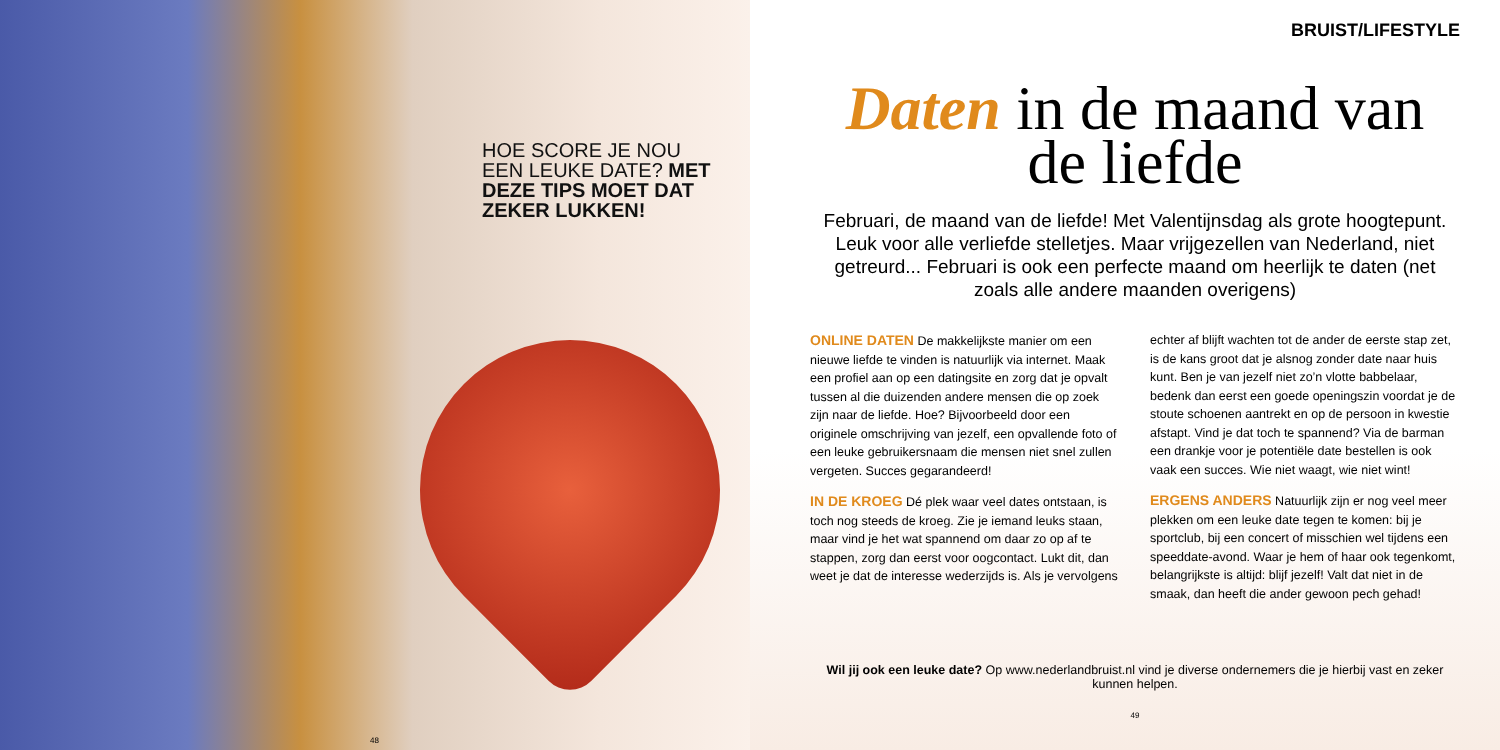HOE SCORE JE NOU EEN LEUKE DATE? MET DEZE TIPS MOET DAT ZEKER LUKKEN!
48
BRUIST/LIFESTYLE
Daten in de maand van de liefde
Februari, de maand van de liefde! Met Valentijnsdag als grote hoogtepunt. Leuk voor alle verliefde stelletjes. Maar vrijgezellen van Nederland, niet getreurd... Februari is ook een perfecte maand om heerlijk te daten (net zoals alle andere maanden overigens)
ONLINE DATEN De makkelijkste manier om een nieuwe liefde te vinden is natuurlijk via internet. Maak een profiel aan op een datingsite en zorg dat je opvalt tussen al die duizenden andere mensen die op zoek zijn naar de liefde. Hoe? Bijvoorbeeld door een originele omschrijving van jezelf, een opvallende foto of een leuke gebruikersnaam die mensen niet snel zullen vergeten. Succes gegarandeerd!
IN DE KROEG Dé plek waar veel dates ontstaan, is toch nog steeds de kroeg. Zie je iemand leuks staan, maar vind je het wat spannend om daar zo op af te stappen, zorg dan eerst voor oogcontact. Lukt dit, dan weet je dat de interesse wederzijds is. Als je vervolgens echter af blijft wachten tot de ander de eerste stap zet, is de kans groot dat je alsnog zonder date naar huis kunt. Ben je van jezelf niet zo’n vlotte babbelaar, bedenk dan eerst een goede openingszin voordat je de stoute schoenen aantrekt en op de persoon in kwestie afstapt. Vind je dat toch te spannend? Via de barman een drankje voor je potentiële date bestellen is ook vaak een succes. Wie niet waagt, wie niet wint!
ERGENS ANDERS Natuurlijk zijn er nog veel meer plekken om een leuke date tegen te komen: bij je sportclub, bij een concert of misschien wel tijdens een speeddate-avond. Waar je hem of haar ook tegenkomt, belangrijkste is altijd: blijf jezelf! Valt dat niet in de smaak, dan heeft die ander gewoon pech gehad!
Wil jij ook een leuke date? Op www.nederlandbruist.nl vind je diverse ondernemers die je hierbij vast en zeker kunnen helpen.
49